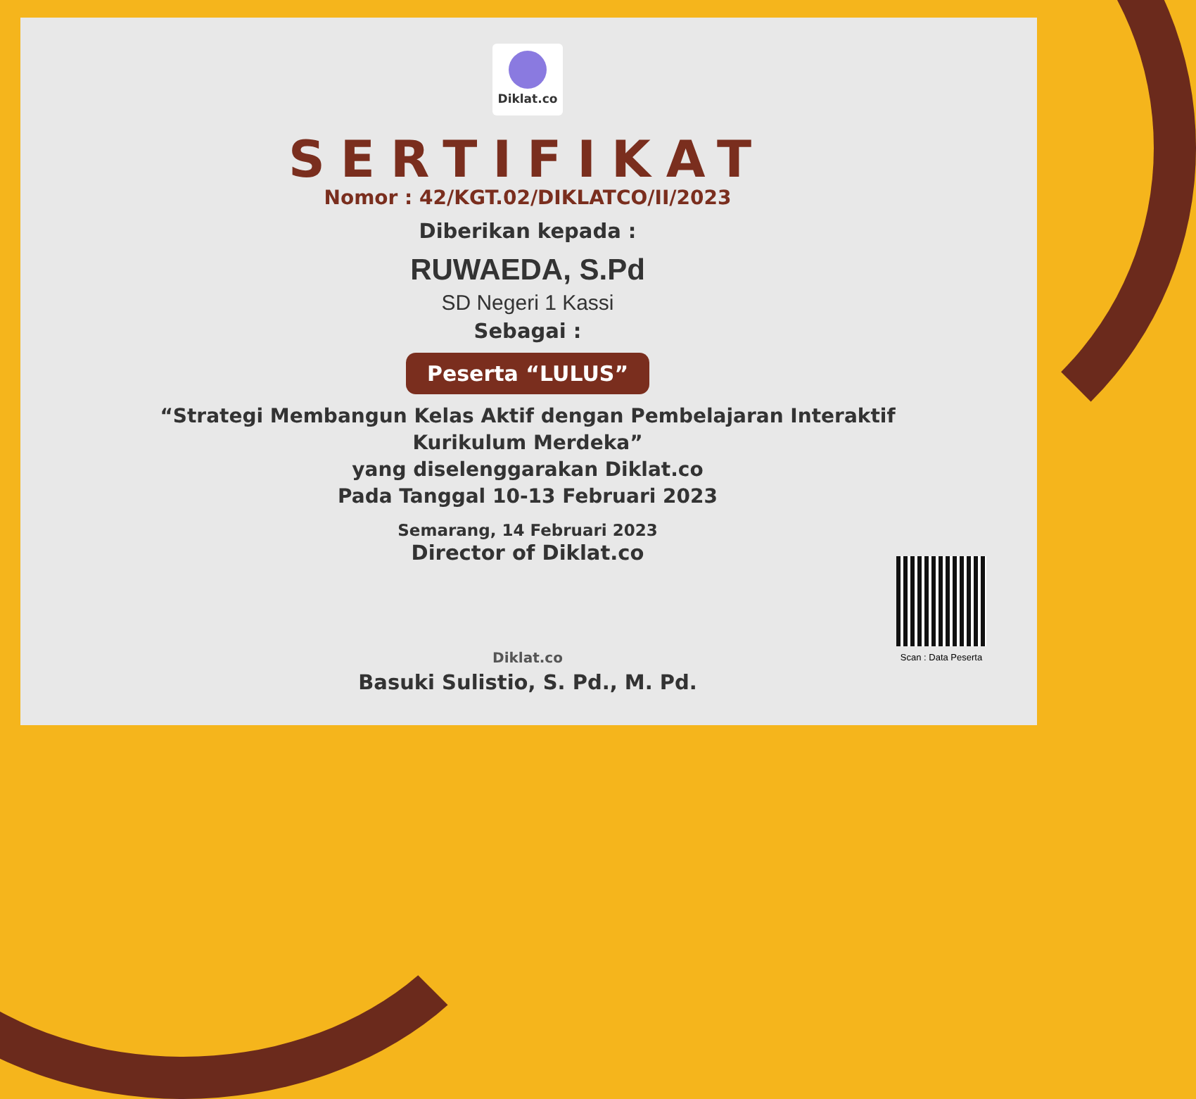Diklat.co
SERTIFIKAT
Nomor : 42/KGT.02/DIKLATCO/II/2023
Diberikan kepada :
RUWAEDA, S.Pd
SD Negeri 1 Kassi
Sebagai :
Peserta “LULUS”
“Strategi Membangun Kelas Aktif dengan Pembelajaran Interaktif
Kurikulum Merdeka”
yang diselenggarakan Diklat.co
Pada Tanggal 10-13 Februari 2023
Semarang, 14 Februari 2023
Director of Diklat.co
Diklat.co
Basuki Sulistio, S. Pd., M. Pd.
Scan : Data Peserta